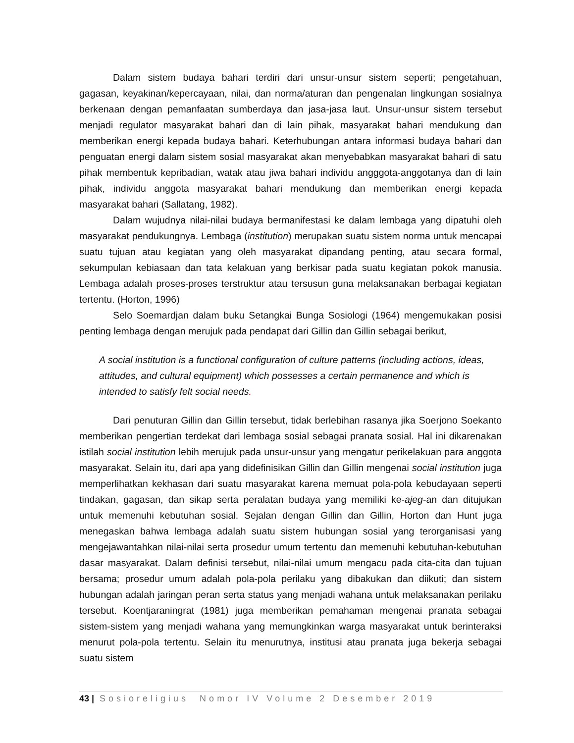Dalam sistem budaya bahari terdiri dari unsur-unsur sistem seperti; pengetahuan, gagasan, keyakinan/kepercayaan, nilai, dan norma/aturan dan pengenalan lingkungan sosialnya berkenaan dengan pemanfaatan sumberdaya dan jasa-jasa laut. Unsur-unsur sistem tersebut menjadi regulator masyarakat bahari dan di lain pihak, masyarakat bahari mendukung dan memberikan energi kepada budaya bahari. Keterhubungan antara informasi budaya bahari dan penguatan energi dalam sistem sosial masyarakat akan menyebabkan masyarakat bahari di satu pihak membentuk kepribadian, watak atau jiwa bahari individu angggota-anggotanya dan di lain pihak, individu anggota masyarakat bahari mendukung dan memberikan energi kepada masyarakat bahari (Sallatang, 1982).
Dalam wujudnya nilai-nilai budaya bermanifestasi ke dalam lembaga yang dipatuhi oleh masyarakat pendukungnya. Lembaga (institution) merupakan suatu sistem norma untuk mencapai suatu tujuan atau kegiatan yang oleh masyarakat dipandang penting, atau secara formal, sekumpulan kebiasaan dan tata kelakuan yang berkisar pada suatu kegiatan pokok manusia. Lembaga adalah proses-proses terstruktur atau tersusun guna melaksanakan berbagai kegiatan tertentu. (Horton, 1996)
Selo Soemardjan dalam buku Setangkai Bunga Sosiologi (1964) mengemukakan posisi penting lembaga dengan merujuk pada pendapat dari Gillin dan Gillin sebagai berikut,
A social institution is a functional configuration of culture patterns (including actions, ideas, attitudes, and cultural equipment) which possesses a certain permanence and which is intended to satisfy felt social needs.
Dari penuturan Gillin dan Gillin tersebut, tidak berlebihan rasanya jika Soerjono Soekanto memberikan pengertian terdekat dari lembaga sosial sebagai pranata sosial. Hal ini dikarenakan istilah social institution lebih merujuk pada unsur-unsur yang mengatur perikelakuan para anggota masyarakat. Selain itu, dari apa yang didefinisikan Gillin dan Gillin mengenai social institution juga memperlihatkan kekhasan dari suatu masyarakat karena memuat pola-pola kebudayaan seperti tindakan, gagasan, dan sikap serta peralatan budaya yang memiliki ke-ajeg-an dan ditujukan untuk memenuhi kebutuhan sosial. Sejalan dengan Gillin dan Gillin, Horton dan Hunt juga menegaskan bahwa lembaga adalah suatu sistem hubungan sosial yang terorganisasi yang mengejawantahkan nilai-nilai serta prosedur umum tertentu dan memenuhi kebutuhan-kebutuhan dasar masyarakat. Dalam definisi tersebut, nilai-nilai umum mengacu pada cita-cita dan tujuan bersama; prosedur umum adalah pola-pola perilaku yang dibakukan dan diikuti; dan sistem hubungan adalah jaringan peran serta status yang menjadi wahana untuk melaksanakan perilaku tersebut. Koentjaraningrat (1981) juga memberikan pemahaman mengenai pranata sebagai sistem-sistem yang menjadi wahana yang memungkinkan warga masyarakat untuk berinteraksi menurut pola-pola tertentu. Selain itu menurutnya, institusi atau pranata juga bekerja sebagai suatu sistem
43 | Sosioreligius Nomor IV Volume 2 Desember 2019